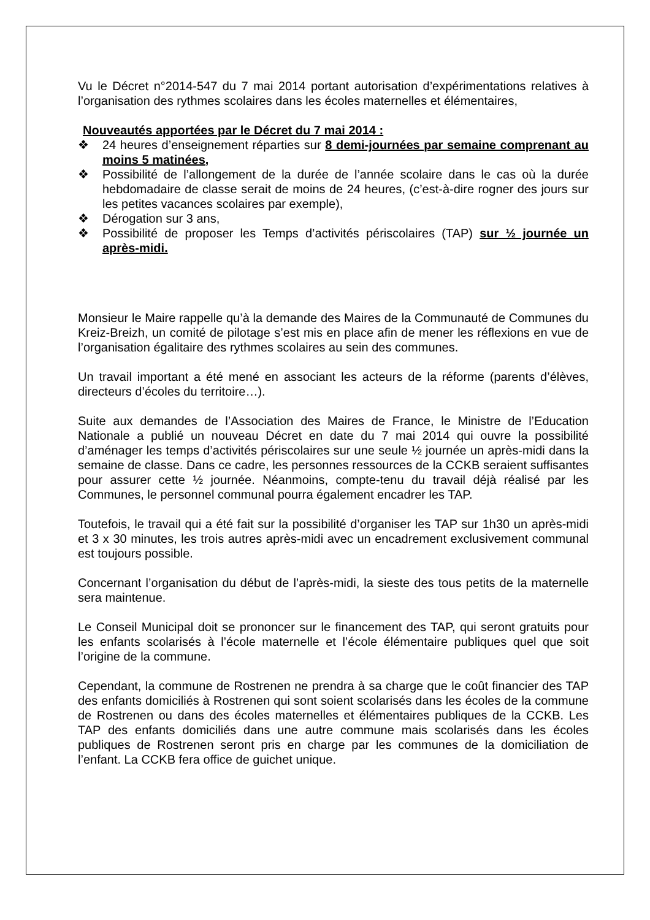Vu le Décret n°2014-547 du 7 mai 2014 portant autorisation d’expérimentations relatives à l’organisation des rythmes scolaires dans les écoles maternelles et élémentaires,
Nouveautés apportées par le Décret du 7 mai 2014 :
❖ 24 heures d’enseignement réparties sur 8 demi-journées par semaine comprenant au moins 5 matinées,
❖ Possibilité de l’allongement de la durée de l’année scolaire dans le cas où la durée hebdomadaire de classe serait de moins de 24 heures, (c’est-à-dire rogner des jours sur les petites vacances scolaires par exemple),
❖ Dérogation sur 3 ans,
❖ Possibilité de proposer les Temps d’activités périscolaires (TAP) sur ½ journée un après-midi.
Monsieur le Maire rappelle qu’à la demande des Maires de la Communauté de Communes du Kreiz-Breizh, un comité de pilotage s’est mis en place afin de mener les réflexions en vue de l’organisation égalitaire des rythmes scolaires au sein des communes.
Un travail important a été mené en associant les acteurs de la réforme (parents d’élèves, directeurs d’écoles du territoire…).
Suite aux demandes de l’Association des Maires de France, le Ministre de l’Education Nationale a publié un nouveau Décret en date du 7 mai 2014 qui ouvre la possibilité d’aménager les temps d’activités périscolaires sur une seule ½ journée un après-midi dans la semaine de classe. Dans ce cadre, les personnes ressources de la CCKB seraient suffisantes pour assurer cette ½ journée. Néanmoins, compte-tenu du travail déjà réalisé par les Communes, le personnel communal pourra également encadrer les TAP.
Toutefois, le travail qui a été fait sur la possibilité d’organiser les TAP sur 1h30 un après-midi et 3 x 30 minutes, les trois autres après-midi avec un encadrement exclusivement communal est toujours possible.
Concernant l’organisation du début de l’après-midi, la sieste des tous petits de la maternelle sera maintenue.
Le Conseil Municipal doit se prononcer sur le financement des TAP, qui seront gratuits pour les enfants scolarisés à l’école maternelle et l’école élémentaire publiques quel que soit l’origine de la commune.
Cependant, la commune de Rostrenen ne prendra à sa charge que le coût financier des TAP des enfants domiciliés à Rostrenen qui sont soient scolarisés dans les écoles de la commune de Rostrenen ou dans des écoles maternelles et élémentaires publiques de la CCKB. Les TAP des enfants domiciliés dans une autre commune mais scolarisés dans les écoles publiques de Rostrenen seront pris en charge par les communes de la domiciliation de l’enfant. La CCKB fera office de guichet unique.